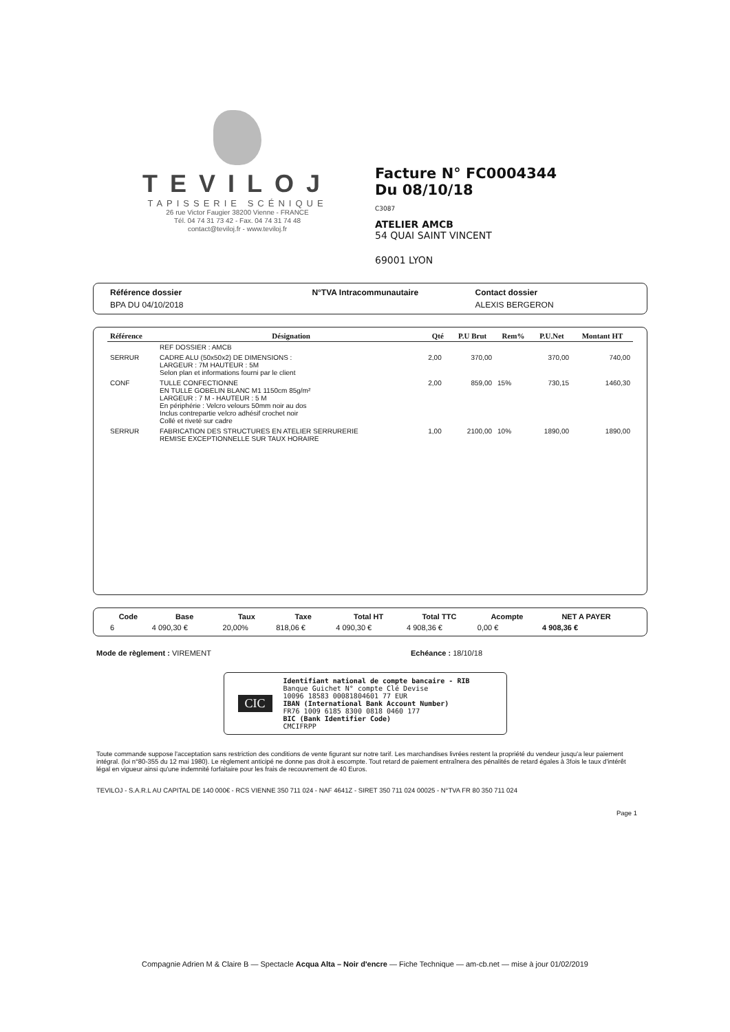TEVILOJ
TAPISSERIE SCÉNIQUE
26 rue Victor Faugier 38200 Vienne - FRANCE
Tél. 04 74 31 73 42 - Fax. 04 74 31 74 48
contact@teviloj.fr - www.teviloj.fr
Facture N° FC0004344
Du 08/10/18
C3087
ATELIER AMCB
54 QUAI SAINT VINCENT
69001 LYON
| Référence dossier | N°TVA Intracommunautaire | Contact dossier |
| --- | --- | --- |
| BPA DU 04/10/2018 | | ALEXIS BERGERON |
| Référence | Désignation | Qté | P.U Brut | Rem% | P.U.Net | Montant HT |
| --- | --- | --- | --- | --- | --- | --- |
| | REF DOSSIER : AMCB | | | | | |
| SERRUR | CADRE ALU (50x50x2) DE DIMENSIONS : LARGEUR : 7M HAUTEUR : 5M Selon plan et informations fourni par le client | 2,00 | 370,00 | | 370,00 | 740,00 |
| CONF | TULLE CONFECTIONNE EN TULLE GOBELIN BLANC M1 1150cm 85g/m² LARGEUR : 7 M - HAUTEUR : 5 M En périphérie : Velcro velours 50mm noir au dos Inclus contrepartie velcro adhésif crochet noir Collé et riveté sur cadre | 2,00 | 859,00 | 15% | 730,15 | 1460,30 |
| SERRUR | FABRICATION DES STRUCTURES EN ATELIER SERRURERIE REMISE EXCEPTIONNELLE SUR TAUX HORAIRE | 1,00 | 2100,00 | 10% | 1890,00 | 1890,00 |
| Code | Base | Taux | Taxe | Total HT | Total TTC | Acompte | NET A PAYER |
| --- | --- | --- | --- | --- | --- | --- | --- |
| 6 | 4 090,30 € | 20,00% | 818,06 € | 4 090,30 € | 4 908,36 € | 0,00 € | 4 908,36 € |
Mode de règlement : VIREMENT Echéance : 18/10/18
CIC
Identifiant national de compte bancaire - RIB
Banque Guichet N° compte Clé Devise
10096 18583 00081804601 77 EUR
IBAN (International Bank Account Number)
FR76 1009 6185 8300 0818 0460 177
BIC (Bank Identifier Code)
CMCIFRPP
Toute commande suppose l'acceptation sans restriction des conditions de vente figurant sur notre tarif. Les marchandises livrées restent la propriété du vendeur jusqu'a leur paiement intégral. (loi n°80-355 du 12 mai 1980). Le règlement anticipé ne donne pas droit à escompte. Tout retard de paiement entraînera des pénalités de retard égales à 3fois le taux d'intérêt légal en vigueur ainsi qu'une indemnité forfaitaire pour les frais de recouvrement de 40 Euros.
TEVILOJ - S.A.R.L AU CAPITAL DE 140 000€ - RCS VIENNE 350 711 024 - NAF 4641Z - SIRET 350 711 024 00025 - N°TVA FR 80 350 711 024
Page 1
Compagnie Adrien M & Claire B — Spectacle Acqua Alta – Noir d'encre — Fiche Technique — am-cb.net — mise à jour 01/02/2019